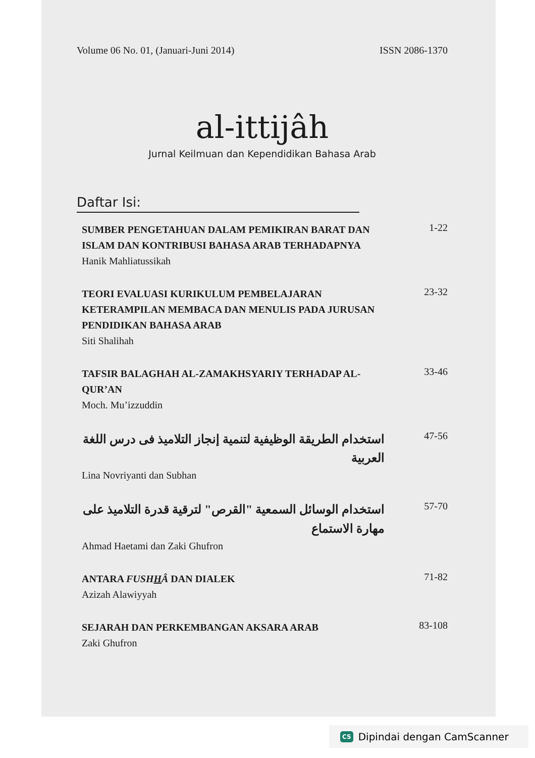Volume 06 No. 01, (Januari-Juni 2014) ISSN 2086-1370
al-ittijâh
Jurnal Keilmuan dan Kependidikan Bahasa Arab
Daftar Isi:
SUMBER PENGETAHUAN DALAM PEMIKIRAN BARAT DAN ISLAM DAN KONTRIBUSI BAHASA ARAB TERHADAPNYA
Hanik Mahliatussikah
1-22
TEORI EVALUASI KURIKULUM PEMBELAJARAN KETERAMPILAN MEMBACA DAN MENULIS PADA JURUSAN PENDIDIKAN BAHASA ARAB
Siti Shalihah
23-32
TAFSIR BALAGHAH AL-ZAMAKHSYARIY TERHADAP AL-QUR’AN
Moch. Mu’izzuddin
33-46
استخدام الطريقة الوظيفية لتنمية إنجاز التلاميذ فى درس اللغة العربية
Lina Novriyanti dan Subhan
47-56
استخدام الوسائل السمعية "القرص" لترقية قدرة التلاميذ على مهارة الاستماع
Ahmad Haetami dan Zaki Ghufron
57-70
ANTARA FUSHHÂ DAN DIALEK
Azizah Alawiyyah
71-82
SEJARAH DAN PERKEMBANGAN AKSARA ARAB
Zaki Ghufron
83-108
CS Dipindai dengan CamScanner